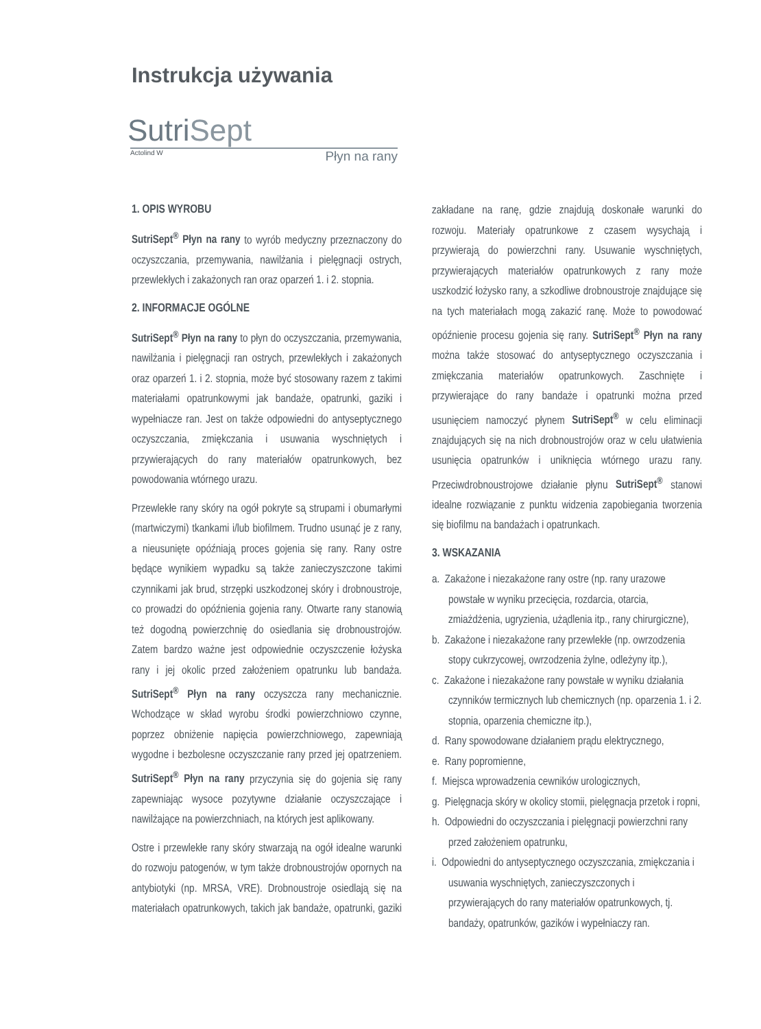Instrukcja używania
SutriSept
Actolind W Płyn na rany
1. OPIS WYROBU
SutriSept<sup>®</sup> Płyn na rany to wyrób medyczny przeznaczony do oczyszczania, przemywania, nawilżania i pielęgnacji ostrych, przewlekłych i zakażonych ran oraz oparzeń 1. i 2. stopnia.
2. INFORMACJE OGÓLNE
SutriSept<sup>®</sup> Płyn na rany to płyn do oczyszczania, przemywania, nawilżania i pielęgnacji ran ostrych, przewlekłych i zakażonych oraz oparzeń 1. i 2. stopnia, może być stosowany razem z takimi materiałami opatrunkowymi jak bandaże, opatrunki, gaziki i wypełniacze ran. Jest on także odpowiedni do antyseptycznego oczyszczania, zmiękczania i usuwania wyschniętych i przywierających do rany materiałów opatrunkowych, bez powodowania wtórnego urazu.
Przewlekłe rany skóry na ogół pokryte są strupami i obumarłymi (martwiczymi) tkankami i/lub biofilmem. Trudno usunąć je z rany, a nieusunięte opóźniają proces gojenia się rany. Rany ostre będące wynikiem wypadku są także zanieczyszczone takimi czynnikami jak brud, strzępki uszkodzonej skóry i drobnoustroje, co prowadzi do opóźnienia gojenia rany. Otwarte rany stanowią też dogodną powierzchnię do osiedlania się drobnoustrojów. Zatem bardzo ważne jest odpowiednie oczyszczenie łożyska rany i jej okolic przed założeniem opatrunku lub bandaża. SutriSept<sup>®</sup> Płyn na rany oczyszcza rany mechanicznie. Wchodzące w skład wyrobu środki powierzchniowo czynne, poprzez obniżenie napięcia powierzchniowego, zapewniają wygodne i bezbolesne oczyszczanie rany przed jej opatrzeniem. SutriSept<sup>®</sup> Płyn na rany przyczynia się do gojenia się rany zapewniając wysoce pozytywne działanie oczyszczające i nawilżające na powierzchniach, na których jest aplikowany.
Ostre i przewlekłe rany skóry stwarzają na ogół idealne warunki do rozwoju patogenów, w tym także drobnoustrojów opornych na antybiotyki (np. MRSA, VRE). Drobnoustroje osiedlają się na materiałach opatrunkowych, takich jak bandaże, opatrunki, gaziki zakładane na ranę, gdzie znajdują doskonałe warunki do rozwoju. Materiały opatrunkowe z czasem wysychają i przywierają do powierzchni rany. Usuwanie wyschniętych, przywierających materiałów opatrunkowych z rany może uszkodzić łożysko rany, a szkodliwe drobnoustroje znajdujące się na tych materiałach mogą zakazić ranę. Może to powodować opóźnienie procesu gojenia się rany. SutriSept<sup>®</sup> Płyn na rany można także stosować do antyseptycznego oczyszczania i zmiękczania materiałów opatrunkowych. Zaschnięte i przywierające do rany bandaże i opatrunki można przed usunięciem namoczyć płynem SutriSept<sup>®</sup> w celu eliminacji znajdujących się na nich drobnoustrojów oraz w celu ułatwienia usunięcia opatrunków i uniknięcia wtórnego urazu rany. Przeciwdrobnoustrojowe działanie płynu SutriSept<sup>®</sup> stanowi idealne rozwiązanie z punktu widzenia zapobiegania tworzenia się biofilmu na bandażach i opatrunkach.
3. WSKAZANIA
a. Zakażone i niezakażone rany ostre (np. rany urazowe powstałe w wyniku przecięcia, rozdarcia, otarcia, zmiażdżenia, ugryzienia, użądlenia itp., rany chirurgiczne),
b. Zakażone i niezakażone rany przewlekłe (np. owrzodzenia stopy cukrzycowej, owrzodzenia żylne, odleżyny itp.),
c. Zakażone i niezakażone rany powstałe w wyniku działania czynników termicznych lub chemicznych (np. oparzenia 1. i 2. stopnia, oparzenia chemiczne itp.),
d. Rany spowodowane działaniem prądu elektrycznego,
e. Rany popromienne,
f. Miejsca wprowadzenia cewników urologicznych,
g. Pielęgnacja skóry w okolicy stomii, pielęgnacja przetok i ropni,
h. Odpowiedni do oczyszczania i pielęgnacji powierzchni rany przed założeniem opatrunku,
i. Odpowiedni do antyseptycznego oczyszczania, zmiękczania i usuwania wyschniętych, zanieczyszczonych i przywierających do rany materiałów opatrunkowych, tj. bandaży, opatrunków, gazików i wypełniaczy ran.